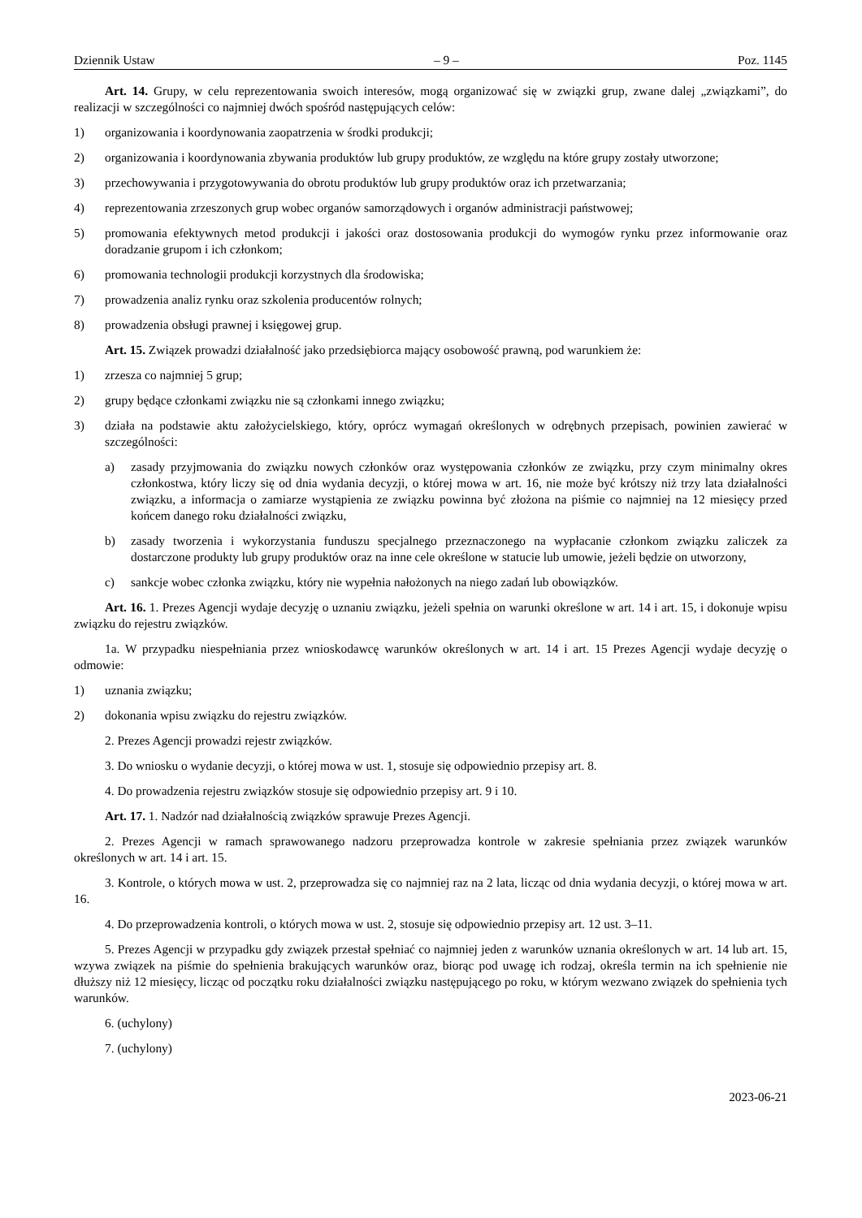Dziennik Ustaw – 9 – Poz. 1145
Art. 14. Grupy, w celu reprezentowania swoich interesów, mogą organizować się w związki grup, zwane dalej „związkami”, do realizacji w szczególności co najmniej dwóch spośród następujących celów:
1) organizowania i koordynowania zaopatrzenia w środki produkcji;
2) organizowania i koordynowania zbywania produktów lub grupy produktów, ze względu na które grupy zostały utworzone;
3) przechowywania i przygotowywania do obrotu produktów lub grupy produktów oraz ich przetwarzania;
4) reprezentowania zrzeszonych grup wobec organów samorządowych i organów administracji państwowej;
5) promowania efektywnych metod produkcji i jakości oraz dostosowania produkcji do wymogów rynku przez informowanie oraz doradzanie grupom i ich członkom;
6) promowania technologii produkcji korzystnych dla środowiska;
7) prowadzenia analiz rynku oraz szkolenia producentów rolnych;
8) prowadzenia obsługi prawnej i księgowej grup.
Art. 15. Związek prowadzi działalność jako przedsiębiorca mający osobowość prawną, pod warunkiem że:
1) zrzesza co najmniej 5 grup;
2) grupy będące członkami związku nie są członkami innego związku;
3) działa na podstawie aktu założycielskiego, który, oprócz wymagań określonych w odrębnych przepisach, powinien zawierać w szczególności:
a) zasady przyjmowania do związku nowych członków oraz występowania członków ze związku, przy czym minimalny okres członkostwa, który liczy się od dnia wydania decyzji, o której mowa w art. 16, nie może być krótszy niż trzy lata działalności związku, a informacja o zamiarze wystąpienia ze związku powinna być złożona na piśmie co najmniej na 12 miesięcy przed końcem danego roku działalności związku,
b) zasady tworzenia i wykorzystania funduszu specjalnego przeznaczonego na wypłacanie członkom związku zaliczek za dostarczone produkty lub grupy produktów oraz na inne cele określone w statucie lub umowie, jeżeli będzie on utworzony,
c) sankcje wobec członka związku, który nie wypełnia nałożonych na niego zadań lub obowiązków.
Art. 16. 1. Prezes Agencji wydaje decyzję o uznaniu związku, jeżeli spełnia on warunki określone w art. 14 i art. 15, i dokonuje wpisu związku do rejestru związków.
1a. W przypadku niespełniania przez wnioskodawcę warunków określonych w art. 14 i art. 15 Prezes Agencji wydaje decyzję o odmowie:
1) uznania związku;
2) dokonania wpisu związku do rejestru związków.
2. Prezes Agencji prowadzi rejestr związków.
3. Do wniosku o wydanie decyzji, o której mowa w ust. 1, stosuje się odpowiednio przepisy art. 8.
4. Do prowadzenia rejestru związków stosuje się odpowiednio przepisy art. 9 i 10.
Art. 17. 1. Nadzór nad działalnością związków sprawuje Prezes Agencji.
2. Prezes Agencji w ramach sprawowanego nadzoru przeprowadza kontrole w zakresie spełniania przez związek warunków określonych w art. 14 i art. 15.
3. Kontrole, o których mowa w ust. 2, przeprowadza się co najmniej raz na 2 lata, licząc od dnia wydania decyzji, o której mowa w art. 16.
4. Do przeprowadzenia kontroli, o których mowa w ust. 2, stosuje się odpowiednio przepisy art. 12 ust. 3–11.
5. Prezes Agencji w przypadku gdy związek przestał spełniać co najmniej jeden z warunków uznania określonych w art. 14 lub art. 15, wzywa związek na piśmie do spełnienia brakujących warunków oraz, biorąc pod uwagę ich rodzaj, określa termin na ich spełnienie nie dłuższy niż 12 miesięcy, licząc od początku roku działalności związku następującego po roku, w którym wezwano związek do spełnienia tych warunków.
6. (uchylony)
7. (uchylony)
2023-06-21